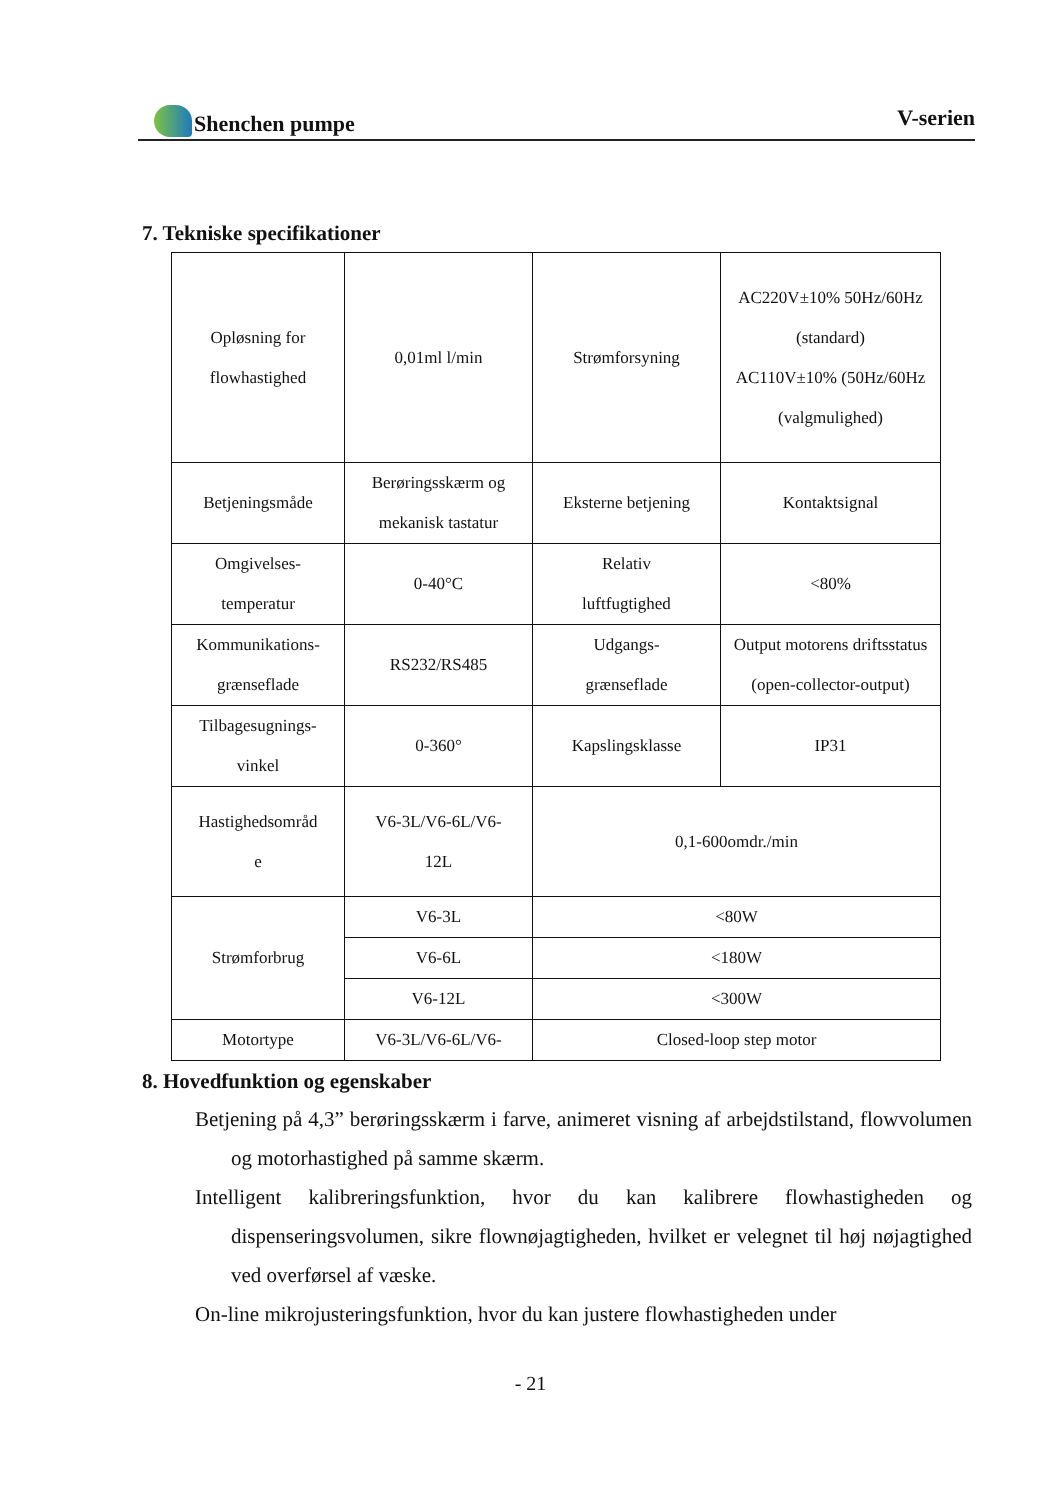Shenchen pumpe V-serien
7. Tekniske specifikationer
| Opløsning for flowhastighed | 0,01ml l/min | Strømforsyning | AC220V±10% 50Hz/60Hz (standard) AC110V±10% (50Hz/60Hz (valgmulighed) |
| Betjeningsmåde | Berøringsskærm og mekanisk tastatur | Eksterne betjening | Kontaktsignal |
| Omgivelses- temperatur | 0-40°C | Relativ luftfugtighed | <80% |
| Kommunikations- grænseflade | RS232/RS485 | Udgangs- grænseflade | Output motorens driftsstatus (open-collector-output) |
| Tilbagesugnings- vinkel | 0-360° | Kapslingsklasse | IP31 |
| Hastighedsområd e | V6-3L/V6-6L/V6- 12L | 0,1-600omdr./min | |
| Strømforbrug | V6-3L | <80W | |
| | V6-6L | <180W | |
| | V6-12L | <300W | |
| Motortype | V6-3L/V6-6L/V6- | Closed-loop step motor | |
8. Hovedfunktion og egenskaber
Betjening på 4,3” berøringsskærm i farve, animeret visning af arbejdstilstand, flowvolumen og motorhastighed på samme skærm.
Intelligent kalibreringsfunktion, hvor du kan kalibrere flowhastigheden og dispenseringsvolumen, sikre flownøjagtigheden, hvilket er velegnet til høj nøjagtighed ved overførsel af væske.
On-line mikrojusteringsfunktion, hvor du kan justere flowhastigheden under
- 21